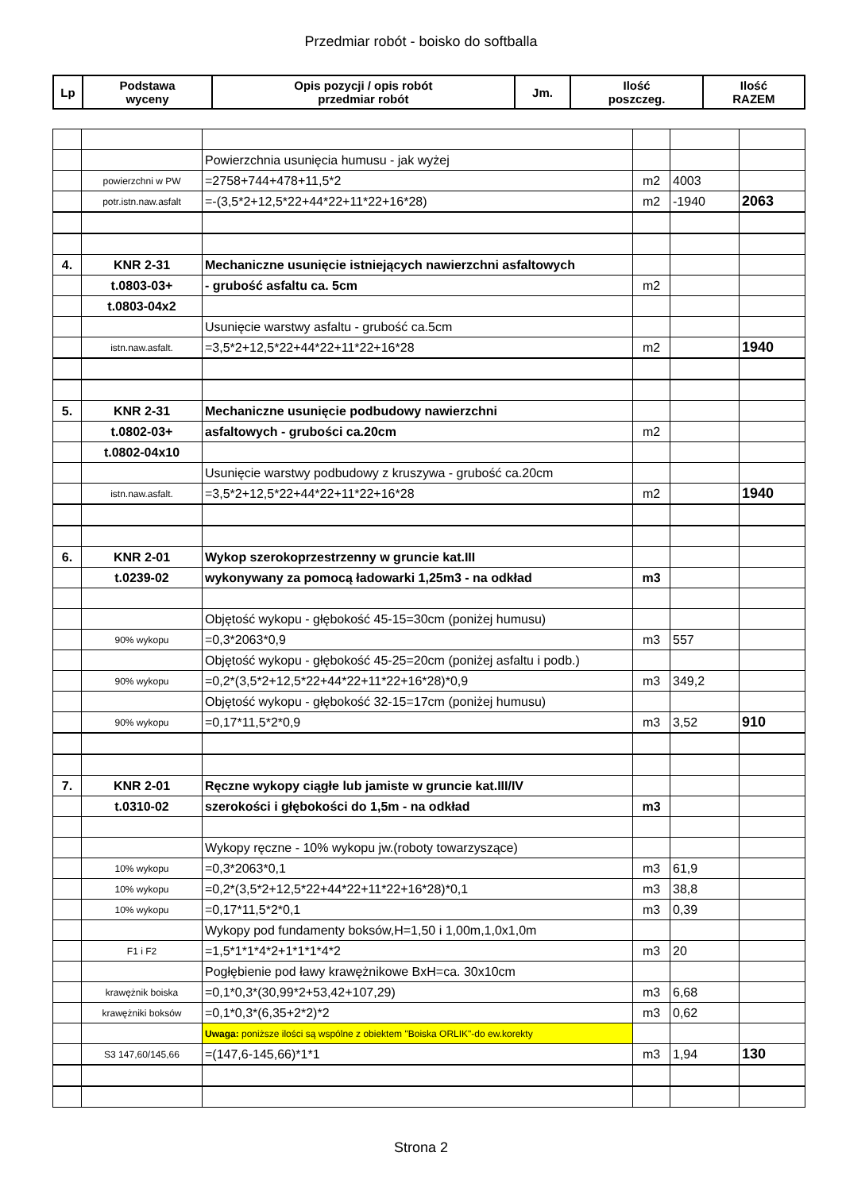Przedmiar robót - boisko do softballa
| Lp | Podstawa wyceny | Opis pozycji / opis robót przedmiar robót | Jm. | Ilość poszczeg. | Ilość RAZEM |
| --- | --- | --- | --- | --- | --- |
| | | Powierzchnia usunięcia humusu - jak wyżej | | | |
| | powierzchni w PW | =2758+744+478+11,5*2 | m2 | 4003 | |
| | potr.istn.naw.asfalt | =-(3,5*2+12,5*22+44*22+11*22+16*28) | m2 | -1940 | 2063 |
| 4. | KNR 2-31 | Mechaniczne usunięcie istniejących nawierzchni asfaltowych | | | |
| | t.0803-03+ | - grubość asfaltu ca. 5cm | m2 | | |
| | t.0803-04x2 | | | | |
| | | Usunięcie warstwy asfaltu - grubość ca.5cm | | | |
| | istn.naw.asfalt. | =3,5*2+12,5*22+44*22+11*22+16*28 | m2 | | 1940 |
| 5. | KNR 2-31 | Mechaniczne usunięcie podbudowy nawierzchni | | | |
| | t.0802-03+ | asfaltowych - grubości ca.20cm | m2 | | |
| | t.0802-04x10 | | | | |
| | | Usunięcie warstwy podbudowy z kruszywa - grubość ca.20cm | | | |
| | istn.naw.asfalt. | =3,5*2+12,5*22+44*22+11*22+16*28 | m2 | | 1940 |
| 6. | KNR 2-01 | Wykop szerokoprzestrzenny w gruncie kat.III | | | |
| | t.0239-02 | wykonywany za pomocą ładowarki 1,25m3 - na odkład | m3 | | |
| | | Objętość wykopu - głębokość 45-15=30cm (poniżej humusu) | | | |
| | 90% wykopu | =0,3*2063*0,9 | m3 | 557 | |
| | | Objętość wykopu - głębokość 45-25=20cm (poniżej asfaltu i podb.) | | | |
| | 90% wykopu | =0,2*(3,5*2+12,5*22+44*22+11*22+16*28)*0,9 | m3 | 349,2 | |
| | | Objętość wykopu - głębokość 32-15=17cm (poniżej humusu) | | | |
| | 90% wykopu | =0,17*11,5*2*0,9 | m3 | 3,52 | 910 |
| 7. | KNR 2-01 | Ręczne wykopy ciągłe lub jamiste w gruncie kat.III/IV | | | |
| | t.0310-02 | szerokości i głębokości do 1,5m - na odkład | m3 | | |
| | | Wykopy ręczne - 10% wykopu jw.(roboty towarzyszące) | | | |
| | 10% wykopu | =0,3*2063*0,1 | m3 | 61,9 | |
| | 10% wykopu | =0,2*(3,5*2+12,5*22+44*22+11*22+16*28)*0,1 | m3 | 38,8 | |
| | 10% wykopu | =0,17*11,5*2*0,1 | m3 | 0,39 | |
| | | Wykopy pod fundamenty boksów,H=1,50 i 1,00m,1,0x1,0m | | | |
| | F1 i F2 | =1,5*1*1*4*2+1*1*1*4*2 | m3 | 20 | |
| | | Pogłębienie pod ławy krawężnikowe BxH=ca. 30x10cm | | | |
| | krawężnik boiska | =0,1*0,3*(30,99*2+53,42+107,29) | m3 | 6,68 | |
| | krawężniki boksów | =0,1*0,3*(6,35+2*2)*2 | m3 | 0,62 | |
| | | Uwaga: poniższe ilości są wspólne z obiektem "Boiska ORLIK"-do ew.korekty | | | |
| | S3 147,60/145,66 | =(147,6-145,66)*1*1 | m3 | 1,94 | 130 |
Strona 2